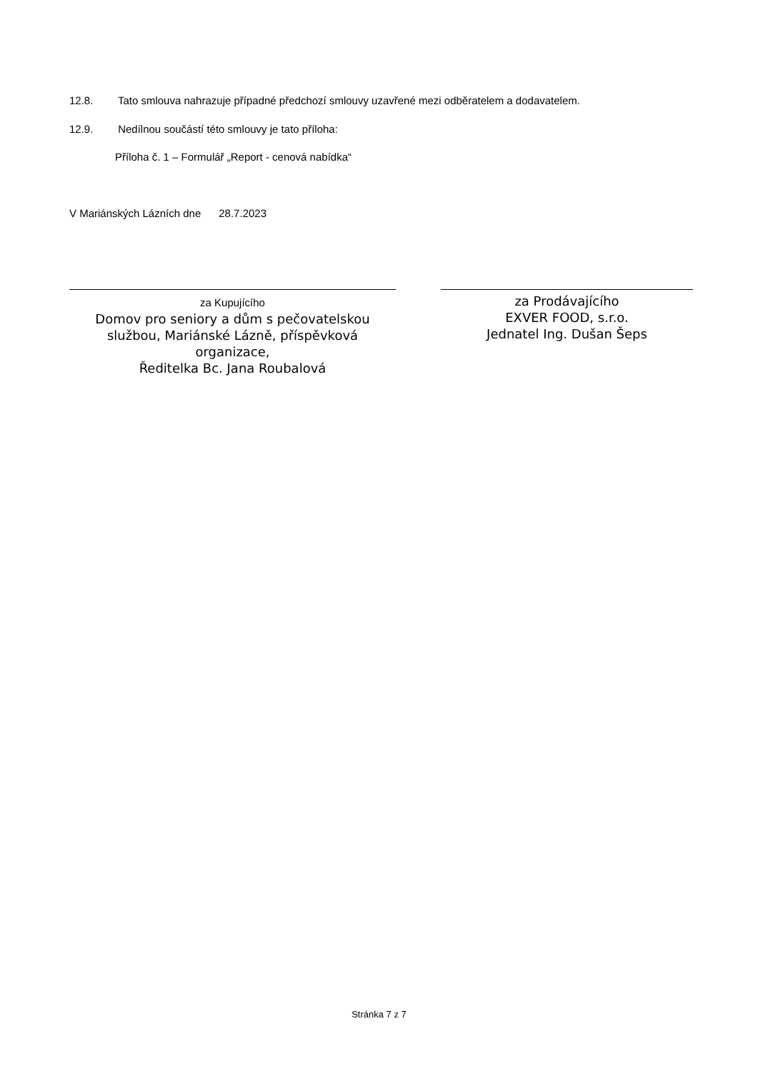12.8. Tato smlouva nahrazuje případné předchozí smlouvy uzavřené mezi odběratelem a dodavatelem.
12.9. Nedílnou součástí této smlouvy je tato příloha:
Příloha č. 1 – Formulář „Report - cenová nabídka“
V Mariánských Lázních dne 28.7.2023
za Kupujícího
Domov pro seniory a dům s pečovatelskou službou, Mariánské Lázně, příspěvková organizace,
Ředitelka Bc. Jana Roubalová
za Prodávajícího
EXVER FOOD, s.r.o.
Jednatel Ing. Dušan Šeps
Stránka 7 z 7